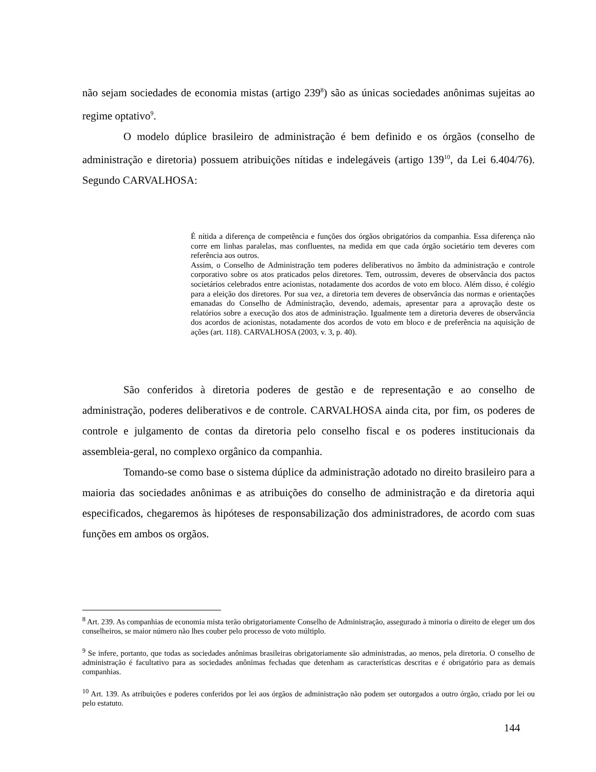não sejam sociedades de economia mistas (artigo 239<sup>8</sup>) são as únicas sociedades anônimas sujeitas ao regime optativo<sup>9</sup>.
O modelo dúplice brasileiro de administração é bem definido e os órgãos (conselho de administração e diretoria) possuem atribuições nítidas e indelegáveis (artigo 139<sup>10</sup>, da Lei 6.404/76). Segundo CARVALHOSA:
É nítida a diferença de competência e funções dos órgãos obrigatórios da companhia. Essa diferença não corre em linhas paralelas, mas confluentes, na medida em que cada órgão societário tem deveres com referência aos outros.
Assim, o Conselho de Administração tem poderes deliberativos no âmbito da administração e controle corporativo sobre os atos praticados pelos diretores. Tem, outrossim, deveres de observância dos pactos societários celebrados entre acionistas, notadamente dos acordos de voto em bloco. Além disso, é colégio para a eleição dos diretores. Por sua vez, a diretoria tem deveres de observância das normas e orientações emanadas do Conselho de Administração, devendo, ademais, apresentar para a aprovação deste os relatórios sobre a execução dos atos de administração. Igualmente tem a diretoria deveres de observância dos acordos de acionistas, notadamente dos acordos de voto em bloco e de preferência na aquisição de ações (art. 118). CARVALHOSA (2003, v. 3, p. 40).
São conferidos à diretoria poderes de gestão e de representação e ao conselho de administração, poderes deliberativos e de controle. CARVALHOSA ainda cita, por fim, os poderes de controle e julgamento de contas da diretoria pelo conselho fiscal e os poderes institucionais da assembleia-geral, no complexo orgânico da companhia.
Tomando-se como base o sistema dúplice da administração adotado no direito brasileiro para a maioria das sociedades anônimas e as atribuições do conselho de administração e da diretoria aqui especificados, chegaremos às hipóteses de responsabilização dos administradores, de acordo com suas funções em ambos os orgãos.
<sup>8</sup> Art. 239. As companhias de economia mista terão obrigatoriamente Conselho de Administração, assegurado à minoria o direito de eleger um dos conselheiros, se maior número não lhes couber pelo processo de voto múltiplo.
<sup>9</sup> Se infere, portanto, que todas as sociedades anônimas brasileiras obrigatoriamente são administradas, ao menos, pela diretoria. O conselho de administração é facultativo para as sociedades anônimas fechadas que detenham as características descritas e é obrigatório para as demais companhias.
<sup>10</sup> Art. 139. As atribuições e poderes conferidos por lei aos órgãos de administração não podem ser outorgados a outro órgão, criado por lei ou pelo estatuto.
144